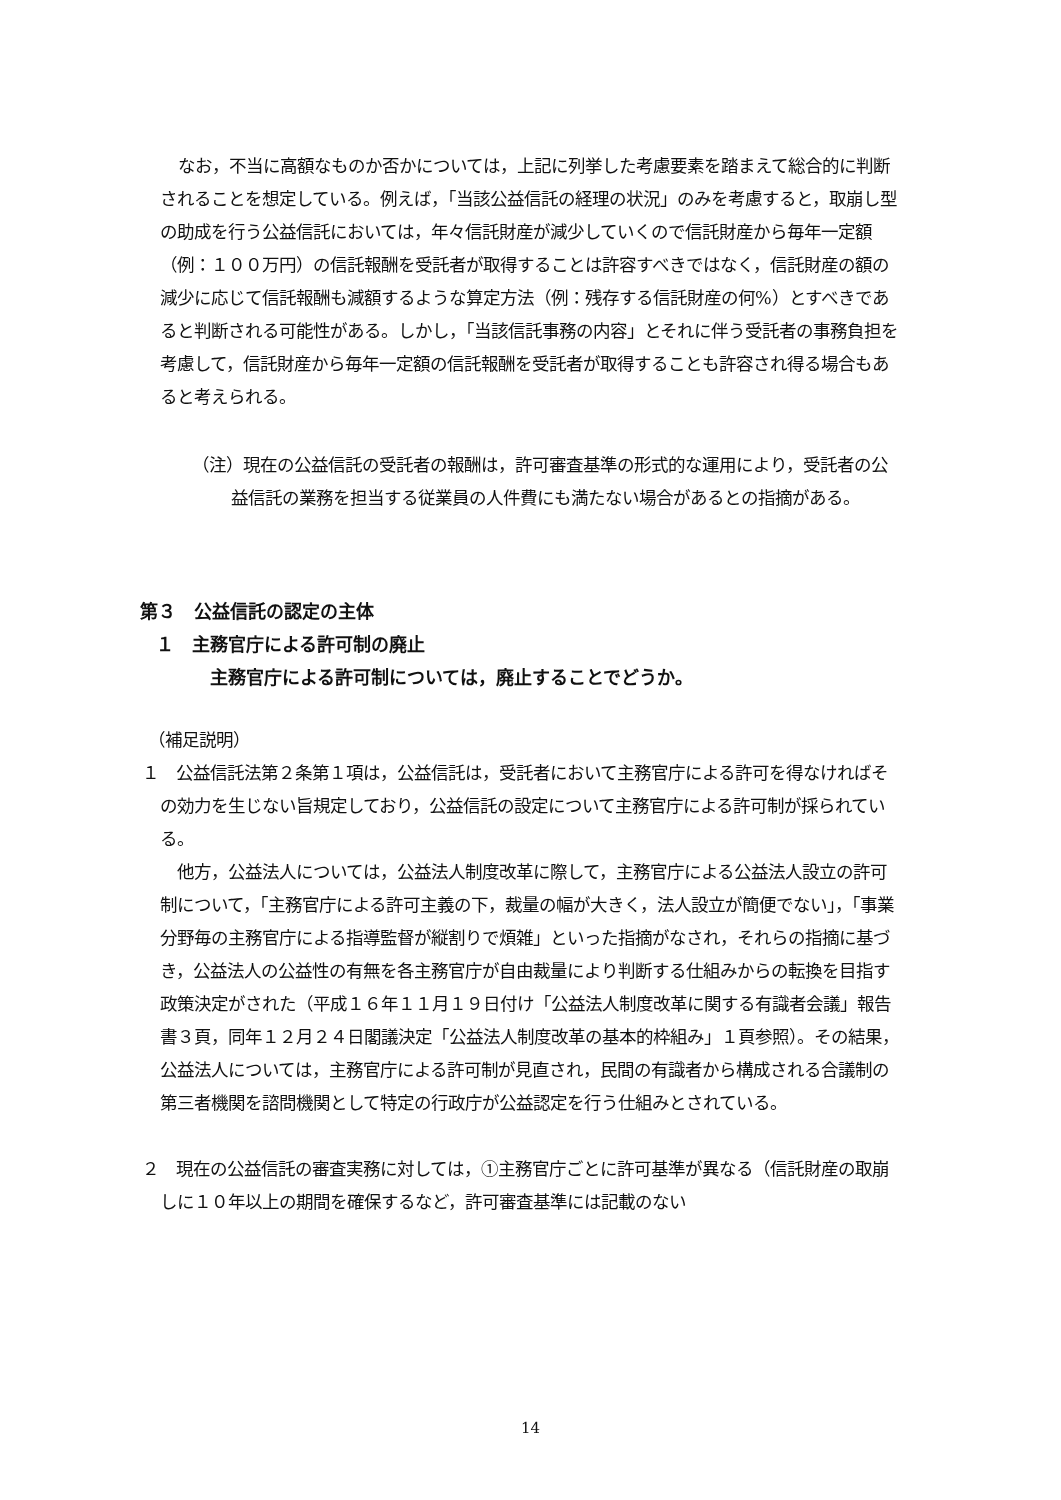なお，不当に高額なものか否かについては，上記に列挙した考慮要素を踏まえて総合的に判断されることを想定している。例えば，「当該公益信託の経理の状況」のみを考慮すると，取崩し型の助成を行う公益信託においては，年々信託財産が減少していくので信託財産から毎年一定額（例：１００万円）の信託報酬を受託者が取得することは許容すべきではなく，信託財産の額の減少に応じて信託報酬も減額するような算定方法（例：残存する信託財産の何%）とすべきであると判断される可能性がある。しかし，「当該信託事務の内容」とそれに伴う受託者の事務負担を考慮して，信託財産から毎年一定額の信託報酬を受託者が取得することも許容され得る場合もあると考えられる。
（注）現在の公益信託の受託者の報酬は，許可審査基準の形式的な運用により，受託者の公益信託の業務を担当する従業員の人件費にも満たない場合があるとの指摘がある。
第３　公益信託の認定の主体
１　主務官庁による許可制の廃止
主務官庁による許可制については，廃止することでどうか。
（補足説明）
１　公益信託法第２条第１項は，公益信託は，受託者において主務官庁による許可を得なければその効力を生じない旨規定しており，公益信託の設定について主務官庁による許可制が採られている。
他方，公益法人については，公益法人制度改革に際して，主務官庁による公益法人設立の許可制について，「主務官庁による許可主義の下，裁量の幅が大きく，法人設立が簡便でない」，「事業分野毎の主務官庁による指導監督が縦割りで煩雑」といった指摘がなされ，それらの指摘に基づき，公益法人の公益性の有無を各主務官庁が自由裁量により判断する仕組みからの転換を目指す政策決定がされた（平成１６年１１月１９日付け「公益法人制度改革に関する有識者会議」報告書３頁，同年１２月２４日閣議決定「公益法人制度改革の基本的枠組み」１頁参照）。その結果，公益法人については，主務官庁による許可制が見直され，民間の有識者から構成される合議制の第三者機関を諮問機関として特定の行政庁が公益認定を行う仕組みとされている。
２　現在の公益信託の審査実務に対しては，①主務官庁ごとに許可基準が異なる（信託財産の取崩しに１０年以上の期間を確保するなど，許可審査基準には記載のない
14